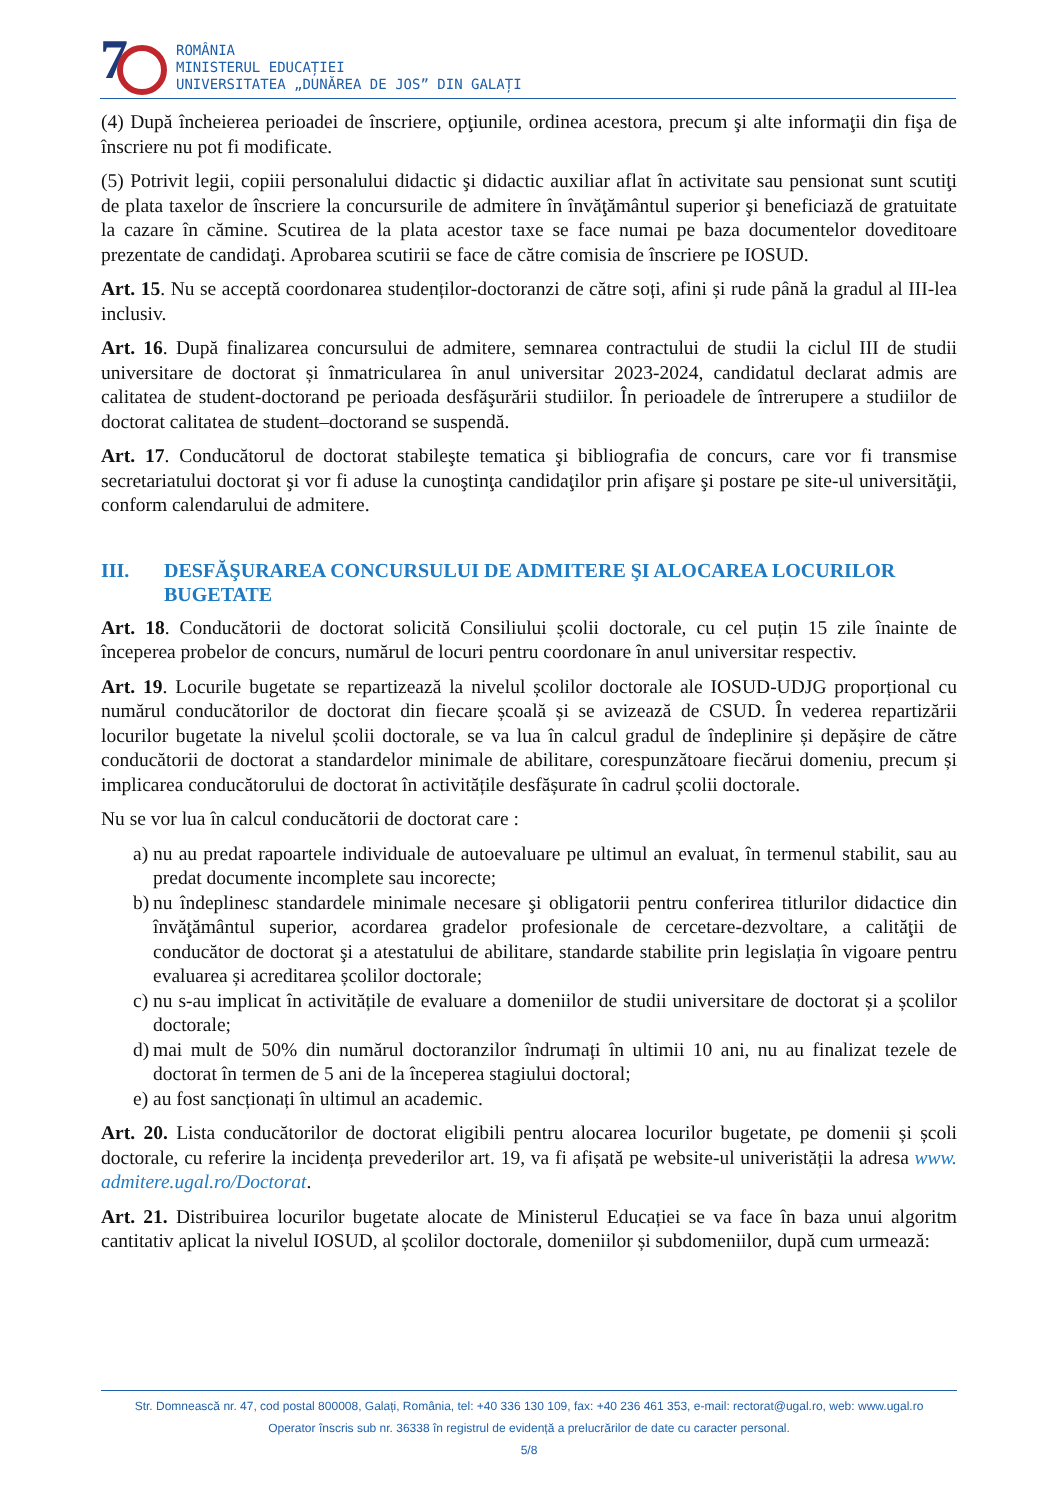7
ROMÂNIA
MINISTERUL EDUCAȚIEI
UNIVERSITATEA „DUNĂREA DE JOS” DIN GALAȚI
(4) După încheierea perioadei de înscriere, opţiunile, ordinea acestora, precum şi alte informaţii din fişa de înscriere nu pot fi modificate.
(5) Potrivit legii, copiii personalului didactic şi didactic auxiliar aflat în activitate sau pensionat sunt scutiţi de plata taxelor de înscriere la concursurile de admitere în învăţământul superior şi beneficiază de gratuitate la cazare în cămine. Scutirea de la plata acestor taxe se face numai pe baza documentelor doveditoare prezentate de candidaţi. Aprobarea scutirii se face de către comisia de înscriere pe IOSUD.
Art. 15. Nu se acceptă coordonarea studenților-doctoranzi de către soți, afini și rude până la gradul al III-lea inclusiv.
Art. 16. După finalizarea concursului de admitere, semnarea contractului de studii la ciclul III de studii universitare de doctorat și înmatricularea în anul universitar 2023-2024, candidatul declarat admis are calitatea de student-doctorand pe perioada desfăşurării studiilor. În perioadele de întrerupere a studiilor de doctorat calitatea de student–doctorand se suspendă.
Art. 17. Conducătorul de doctorat stabileşte tematica şi bibliografia de concurs, care vor fi transmise secretariatului doctorat şi vor fi aduse la cunoştinţa candidaţilor prin afişare şi postare pe site-ul universităţii, conform calendarului de admitere.
III. DESFĂŞURAREA CONCURSULUI DE ADMITERE ŞI ALOCAREA LOCURILOR BUGETATE
Art. 18. Conducătorii de doctorat solicită Consiliului școlii doctorale, cu cel puțin 15 zile înainte de începerea probelor de concurs, numărul de locuri pentru coordonare în anul universitar respectiv.
Art. 19. Locurile bugetate se repartizează la nivelul școlilor doctorale ale IOSUD-UDJG proporțional cu numărul conducătorilor de doctorat din fiecare școală și se avizează de CSUD. În vederea repartizării locurilor bugetate la nivelul școlii doctorale, se va lua în calcul gradul de îndeplinire și depășire de către conducătorii de doctorat a standardelor minimale de abilitare, corespunzătoare fiecărui domeniu, precum și implicarea conducătorului de doctorat în activitățile desfășurate în cadrul școlii doctorale.
Nu se vor lua în calcul conducătorii de doctorat care :
a) nu au predat rapoartele individuale de autoevaluare pe ultimul an evaluat, în termenul stabilit, sau au predat documente incomplete sau incorecte;
b) nu îndeplinesc standardele minimale necesare şi obligatorii pentru conferirea titlurilor didactice din învăţământul superior, acordarea gradelor profesionale de cercetare-dezvoltare, a calităţii de conducător de doctorat şi a atestatului de abilitare, standarde stabilite prin legislația în vigoare pentru evaluarea și acreditarea școlilor doctorale;
c) nu s-au implicat în activitățile de evaluare a domeniilor de studii universitare de doctorat și a școlilor doctorale;
d) mai mult de 50% din numărul doctoranzilor îndrumați în ultimii 10 ani, nu au finalizat tezele de doctorat în termen de 5 ani de la începerea stagiului doctoral;
e) au fost sancționați în ultimul an academic.
Art. 20. Lista conducătorilor de doctorat eligibili pentru alocarea locurilor bugetate, pe domenii și școli doctorale, cu referire la incidența prevederilor art. 19, va fi afișată pe website-ul univeristății la adresa www. admitere.ugal.ro/Doctorat.
Art. 21. Distribuirea locurilor bugetate alocate de Ministerul Educației se va face în baza unui algoritm cantitativ aplicat la nivelul IOSUD, al școlilor doctorale, domeniilor și subdomeniilor, după cum urmează:
Str. Domnească nr. 47, cod postal 800008, Galați, România, tel: +40 336 130 109, fax: +40 236 461 353, e-mail: rectorat@ugal.ro, web: www.ugal.ro
Operator înscris sub nr. 36338 în registrul de evidență a prelucrărilor de date cu caracter personal.
5/8